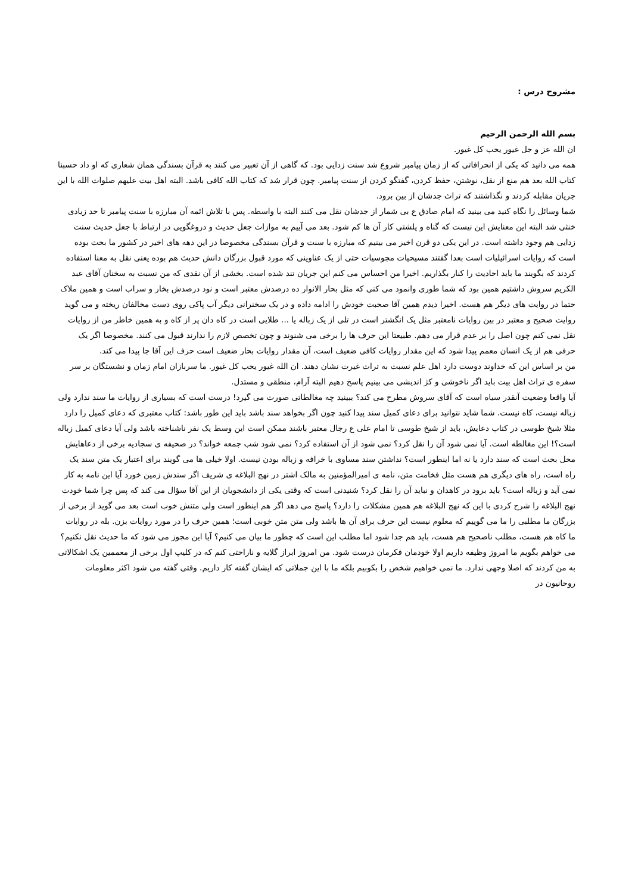مشروح درس :
بسم الله الرحمن الرحیم
ان الله عز و جل غیور یحب کل غیور.
همه می دانید که یکی از انحرافاتی که از زمان پیامبر شروع شد سنت زدایی بود. که گاهی از آن تعبیر می کنند به قرآن بسندگی همان شعاری که او داد حسبنا کتاب الله بعد هم منع از نقل، نوشتن، حفظ کردن، گفتگو کردن از سنت پیامبر. چون قرار شد که کتاب الله کافی باشد. البته اهل بیت علیهم صلوات الله با این جریان مقابله کردند و نگذاشتند که تراث جدشان از بین برود.
شما وسائل را نگاه کنید می بینید که امام صادق ع بی شمار از جدشان نقل می کنند البته با واسطه. پس با تلاش ائمه آن مبارزه با سنت پیامبر تا حد زیادی خنثی شد البته این معنایش این نیست که گناه و پلشتی کار آن ها کم شود. بعد می آییم به موازات جعل حدیث و دروغگویی در ارتباط با جعل حدیث سنت زدایی هم وجود داشته است. در این یکی دو قرن اخیر می بینیم که مبارزه با سنت و قرآن بسندگی مخصوصا در این دهه های اخیر در کشور ما بحث بوده است که روایات اسرائیلیات است بعدا گفتند مسیحیات مجوسیات حتی از یک عناوینی که مورد قبول بزرگان دانش حدیث هم بوده یعنی نقل به معنا استفاده کردند که بگویند ما باید احادیث را کنار بگذاریم. اخیرا من احساس می کنم این جریان تند شده است. بخشی از آن نقدی که من نسبت به سخنان آقای عبد الکریم سروش داشتیم همین بود که شما طوری وانمود می کنی که مثل بحار الانوار ده درصدش معتبر است و نود درصدش بخار و سراب است و همین ملاک حتما در روایت های دیگر هم هست. اخیرا دیدم همین آقا صحبت خودش را ادامه داده و در یک سخنرانی دیگر آب پاکی روی دست مخالفان ریخته و می گوید روایت صحیح و معتبر در بین روایات نامعتبر مثل یک انگشتر است در تلی از یک زباله یا ... طلایی است در کاه دان پر از کاه و به همین خاطر من از روایات نقل نمی کنم چون اصل را بر عدم قرار می دهم. طبیعتا این حرف ها را برخی می شنوند و چون تخصص لازم را ندارند قبول می کنند. مخصوصا اگر یک حرفی هم از یک انسان معمم پیدا شود که این مقدار روایات کافی ضعیف است، آن مقدار روایات بحار ضعیف است حرف این آقا جا پیدا می کند.
من بر اساس این که خداوند دوست دارد اهل علم نسبت به تراث غیرت نشان دهند. ان الله غیور یحب کل غیور. ما سربازان امام زمان و نشستگان بر سر سفره ی تراث اهل بیت باید اگر ناخوشی و کژ اندیشی می بینیم پاسخ دهیم البته آرام، منطقی و مستدل.
آیا واقعا وضعیت آنقدر سیاه است که آقای سروش مطرح می کند؟ ببینید چه مغالطاتی صورت می گیرد! درست است که بسیاری از روایات ما سند ندارد ولی زباله نیست، کاه نیست. شما شاید نتوانید برای دعای کمیل سند پیدا کنید چون اگر بخواهد سند باشد باید این طور باشد: کتاب معتبری که دعای کمیل را دارد مثلا شیخ طوسی در کتاب دعایش، باید از شیخ طوسی تا امام علی ع رجال معتبر باشند ممکن است این وسط یک نفر ناشناخته باشد ولی آیا دعای کمیل زباله است؟! این مغالطه است. آیا نمی شود آن را نقل کرد؟ نمی شود از آن استفاده کرد؟ نمی شود شب جمعه خواند؟ در صحیفه ی سجادیه برخی از دعاهایش محل بحث است که سند دارد یا نه اما اینطور است؟ نداشتن سند مساوی با خرافه و زباله بودن نیست. اولا خیلی ها می گویند برای اعتبار یک متن سند یک راه است، راه های دیگری هم هست مثل فخامت متن، نامه ی امیرالمؤمنین به مالک اشتر در نهج البلاغه ی شریف اگر سندش زمین خورد آیا این نامه به کار نمی آید و زباله است؟ باید برود در کاهدان و نباید آن را نقل کرد؟ شنیدنی است که وقتی یکی از دانشجویان از این آقا سؤال می کند که پس چرا شما خودت نهج البلاغه را شرح کردی با این که نهج البلاغه هم همین مشکلات را دارد؟ پاسخ می دهد اگر هم اینطور است ولی متنش خوب است بعد می گوید از برخی از بزرگان ما مطلبی را ما می گوییم که معلوم نیست این حرف برای آن ها باشد ولی متن متن خوبی است؛ همین حرف را در مورد روایات بزن. بله در روایات ما کاه هم هست، مطلب ناصحیح هم هست، باید هم جدا شود اما مطلب این است که چطور ما بیان می کنیم؟ آیا این مجوز می شود که ما حدیث نقل نکنیم؟ می خواهم بگویم ما امروز وظیفه داریم اولا خودمان فکرمان درست شود. من امروز ابراز گلایه و ناراحتی کنم که در کلیپ اول برخی از معممین یک اشکالاتی به من کردند که اصلا وجهی ندارد. ما نمی خواهیم شخص را بکوبیم بلکه ما با این جملاتی که ایشان گفته کار داریم. وقتی گفته می شود اکثر معلومات روحانیون در